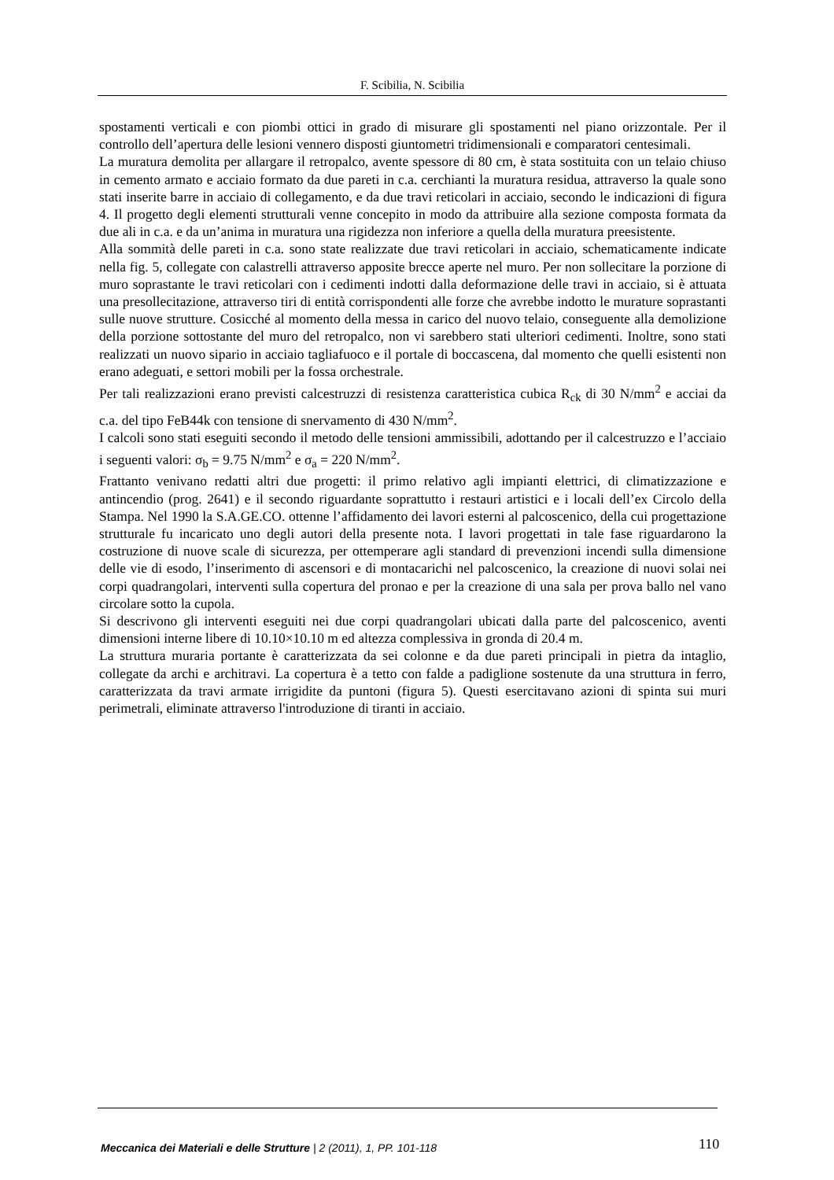F. Scibilia, N. Scibilia
spostamenti verticali e con piombi ottici in grado di misurare gli spostamenti nel piano orizzontale. Per il controllo dell’apertura delle lesioni vennero disposti giuntometri tridimensionali e comparatori centesimali.
La muratura demolita per allargare il retropalco, avente spessore di 80 cm, è stata sostituita con un telaio chiuso in cemento armato e acciaio formato da due pareti in c.a. cerchianti la muratura residua, attraverso la quale sono stati inserite barre in acciaio di collegamento, e da due travi reticolari in acciaio, secondo le indicazioni di figura 4. Il progetto degli elementi strutturali venne concepito in modo da attribuire alla sezione composta formata da due ali in c.a. e da un’anima in muratura una rigidezza non inferiore a quella della muratura preesistente.
Alla sommità delle pareti in c.a. sono state realizzate due travi reticolari in acciaio, schematicamente indicate nella fig. 5, collegate con calastrelli attraverso apposite brecce aperte nel muro. Per non sollecitare la porzione di muro soprastante le travi reticolari con i cedimenti indotti dalla deformazione delle travi in acciaio, si è attuata una presollecitazione, attraverso tiri di entità corrispondenti alle forze che avrebbe indotto le murature soprastanti sulle nuove strutture. Cosicché al momento della messa in carico del nuovo telaio, conseguente alla demolizione della porzione sottostante del muro del retropalco, non vi sarebbero stati ulteriori cedimenti. Inoltre, sono stati realizzati un nuovo sipario in acciaio tagliafuoco e il portale di boccascena, dal momento che quelli esistenti non erano adeguati, e settori mobili per la fossa orchestrale.
Per tali realizzazioni erano previsti calcestruzzi di resistenza caratteristica cubica R<sub>ck</sub> di 30 N/mm<sup>2</sup> e acciai da c.a. del tipo FeB44k con tensione di snervamento di 430 N/mm<sup>2</sup>.
I calcoli sono stati eseguiti secondo il metodo delle tensioni ammissibili, adottando per il calcestruzzo e l’acciaio i seguenti valori: σ<sub>b</sub> = 9.75 N/mm<sup>2</sup> e σ<sub>a</sub> = 220 N/mm<sup>2</sup>.
Frattanto venivano redatti altri due progetti: il primo relativo agli impianti elettrici, di climatizzazione e antincendio (prog. 2641) e il secondo riguardante soprattutto i restauri artistici e i locali dell’ex Circolo della Stampa. Nel 1990 la S.A.GE.CO. ottenne l’affidamento dei lavori esterni al palcoscenico, della cui progettazione strutturale fu incaricato uno degli autori della presente nota. I lavori progettati in tale fase riguardarono la costruzione di nuove scale di sicurezza, per ottemperare agli standard di prevenzioni incendi sulla dimensione delle vie di esodo, l’inserimento di ascensori e di montacarichi nel palcoscenico, la creazione di nuovi solai nei corpi quadrangolari, interventi sulla copertura del pronao e per la creazione di una sala per prova ballo nel vano circolare sotto la cupola.
Si descrivono gli interventi eseguiti nei due corpi quadrangolari ubicati dalla parte del palcoscenico, aventi dimensioni interne libere di 10.10×10.10 m ed altezza complessiva in gronda di 20.4 m.
La struttura muraria portante è caratterizzata da sei colonne e da due pareti principali in pietra da intaglio, collegate da archi e architravi. La copertura è a tetto con falde a padiglione sostenute da una struttura in ferro, caratterizzata da travi armate irrigidite da puntoni (figura 5). Questi esercitavano azioni di spinta sui muri perimetrali, eliminate attraverso l'introduzione di tiranti in acciaio.
Meccanica dei Materiali e delle Strutture | 2 (2011), 1, PP. 101-118
110